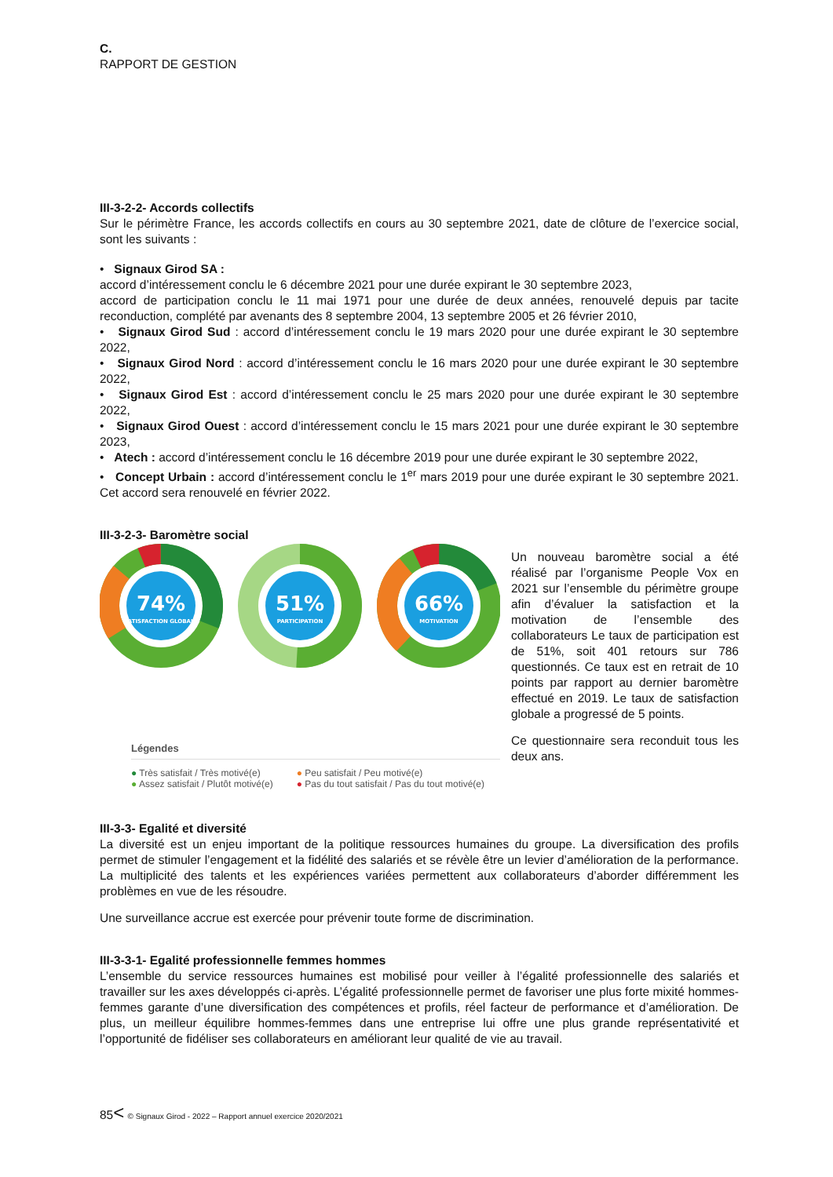C.
RAPPORT DE GESTION
III-3-2-2- Accords collectifs
Sur le périmètre France, les accords collectifs en cours au 30 septembre 2021, date de clôture de l’exercice social, sont les suivants :
• Signaux Girod SA :
accord d’intéressement conclu le 6 décembre 2021 pour une durée expirant le 30 septembre 2023,
accord de participation conclu le 11 mai 1971 pour une durée de deux années, renouvelé depuis par tacite reconduction, complété par avenants des 8 septembre 2004, 13 septembre 2005 et 26 février 2010,
• Signaux Girod Sud : accord d’intéressement conclu le 19 mars 2020 pour une durée expirant le 30 septembre 2022,
• Signaux Girod Nord : accord d’intéressement conclu le 16 mars 2020 pour une durée expirant le 30 septembre 2022,
• Signaux Girod Est : accord d’intéressement conclu le 25 mars 2020 pour une durée expirant le 30 septembre 2022,
• Signaux Girod Ouest : accord d’intéressement conclu le 15 mars 2021 pour une durée expirant le 30 septembre 2023,
• Atech : accord d’intéressement conclu le 16 décembre 2019 pour une durée expirant le 30 septembre 2022,
• Concept Urbain : accord d’intéressement conclu le 1<sup>er</sup> mars 2019 pour une durée expirant le 30 septembre 2021. Cet accord sera renouvelé en février 2022.
III-3-2-3- Baromètre social
74%
SATISFACTION GLOBALE
51%
PARTICIPATION
66%
MOTIVATION
Légendes
● Très satisfait / Très motivé(e)
● Assez satisfait / Plutôt motivé(e)
● Peu satisfait / Peu motivé(e)
● Pas du tout satisfait / Pas du tout motivé(e)
Un nouveau baromètre social a été réalisé par l’organisme People Vox en 2021 sur l’ensemble du périmètre groupe afin d’évaluer la satisfaction et la motivation de l’ensemble des collaborateurs Le taux de participation est de 51%, soit 401 retours sur 786 questionnés. Ce taux est en retrait de 10 points par rapport au dernier baromètre effectué en 2019. Le taux de satisfaction globale a progressé de 5 points.
Ce questionnaire sera reconduit tous les deux ans.
III-3-3- Egalité et diversité
La diversité est un enjeu important de la politique ressources humaines du groupe. La diversification des profils permet de stimuler l’engagement et la fidélité des salariés et se révèle être un levier d’amélioration de la performance. La multiplicité des talents et les expériences variées permettent aux collaborateurs d’aborder différemment les problèmes en vue de les résoudre.
Une surveillance accrue est exercée pour prévenir toute forme de discrimination.
III-3-3-1- Egalité professionnelle femmes hommes
L’ensemble du service ressources humaines est mobilisé pour veiller à l’égalité professionnelle des salariés et travailler sur les axes développés ci-après. L’égalité professionnelle permet de favoriser une plus forte mixité hommes-femmes garante d’une diversification des compétences et profils, réel facteur de performance et d’amélioration. De plus, un meilleur équilibre hommes-femmes dans une entreprise lui offre une plus grande représentativité et l’opportunité de fidéliser ses collaborateurs en améliorant leur qualité de vie au travail.
85< © Signaux Girod - 2022 – Rapport annuel exercice 2020/2021